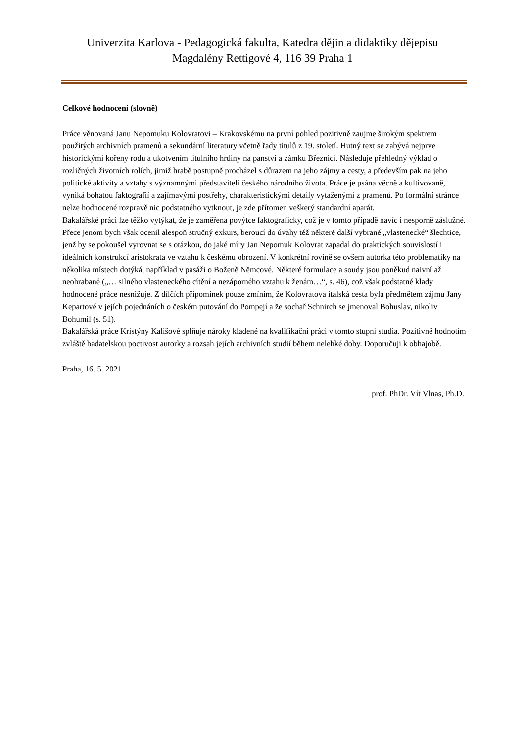Univerzita Karlova - Pedagogická fakulta, Katedra dějin a didaktiky dějepisu
Magdalény Rettigové 4, 116 39 Praha 1
Celkové hodnocení (slovně)
Práce věnovaná Janu Nepomuku Kolovratovi – Krakovskému na první pohled pozitivně zaujme širokým spektrem použitých archivních pramenů a sekundární literatury včetně řady titulů z 19. století. Hutný text se zabývá nejprve historickými kořeny rodu a ukotvením titulního hrdiny na panství a zámku Březnici. Následuje přehledný výklad o rozličných životních rolích, jimiž hrabě postupně procházel s důrazem na jeho zájmy a cesty, a především pak na jeho politické aktivity a vztahy s významnými představiteli českého národního života. Práce je psána věcně a kultivovaně, vyniká bohatou faktografií a zajímavými postřehy, charakteristickými detaily vytaženými z pramenů. Po formální stránce nelze hodnocené rozpravě nic podstatného vytknout, je zde přítomen veškerý standardní aparát.
Bakalářské práci lze těžko vytýkat, že je zaměřena povýtce faktograficky, což je v tomto případě navíc i nesporně záslužné. Přece jenom bych však ocenil alespoň stručný exkurs, beroucí do úvahy též některé další vybrané „vlastenecké“ šlechtice, jenž by se pokoušel vyrovnat se s otázkou, do jaké míry Jan Nepomuk Kolovrat zapadal do praktických souvislostí i ideálních konstrukcí aristokrata ve vztahu k českému obrození. V konkrétní rovině se ovšem autorka této problematiky na několika místech dotýká, například v pasáži o Boženě Němcové. Některé formulace a soudy jsou poněkud naivní až neohrabané („… silného vlasteneckého cítění a nezáporného vztahu k ženám…“, s. 46), což však podstatné klady hodnocené práce nesnižuje. Z dílčích připomínek pouze zmíním, že Kolovratova italská cesta byla předmětem zájmu Jany Kepartové v jejích pojednáních o českém putování do Pompejí a že sochař Schnirch se jmenoval Bohuslav, nikoliv Bohumil (s. 51).
Bakalářská práce Kristýny Kališové splňuje nároky kladené na kvalifikační práci v tomto stupni studia. Pozitivně hodnotím zvláště badatelskou poctivost autorky a rozsah jejích archivních studií během nelehké doby. Doporučuji k obhajobě.
Praha, 16. 5. 2021
prof. PhDr. Vít Vlnas, Ph.D.